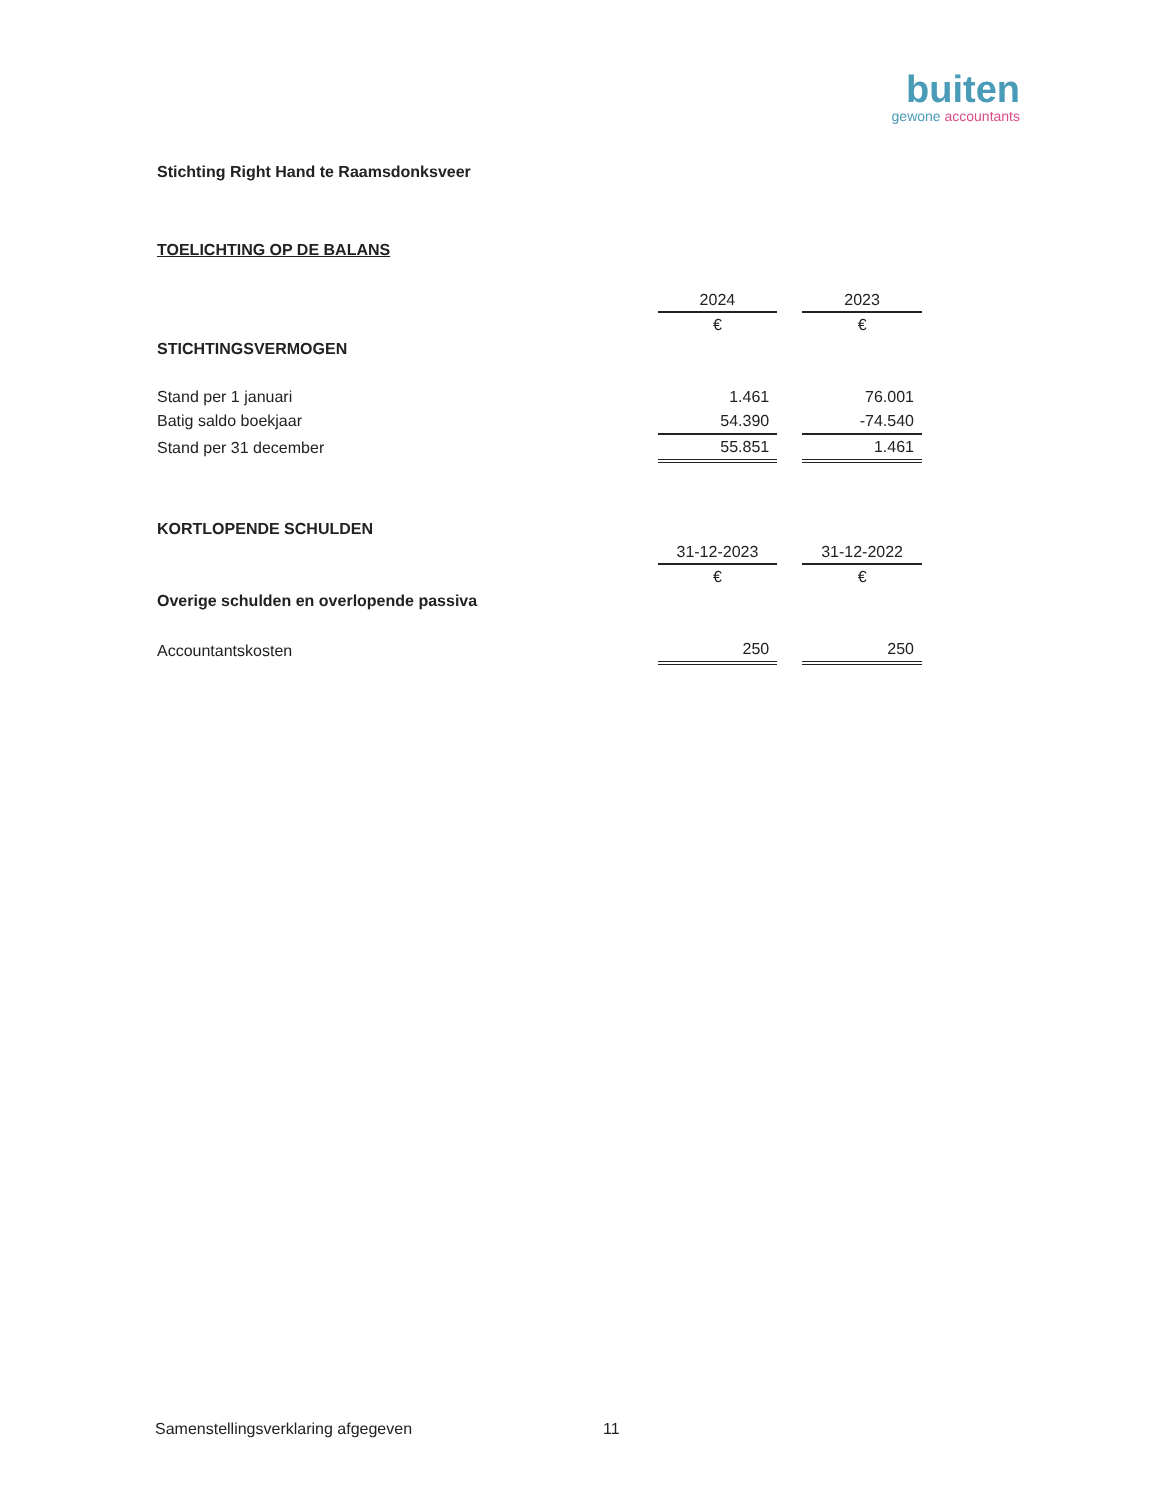buiten
gewone accountants
Stichting Right Hand te Raamsdonksveer
TOELICHTING OP DE BALANS
| | 2024 | 2023 |
| | € | € |
| STICHTINGSVERMOGEN | | |
| Stand per 1 januari | 1.461 | 76.001 |
| Batig saldo boekjaar | 54.390 | -74.540 |
| Stand per 31 december | 55.851 | 1.461 |
| KORTLOPENDE SCHULDEN | | |
| | 31-12-2023 | 31-12-2022 |
| | € | € |
| Overige schulden en overlopende passiva | | |
| Accountantskosten | 250 | 250 |
Samenstellingsverklaring afgegeven
11